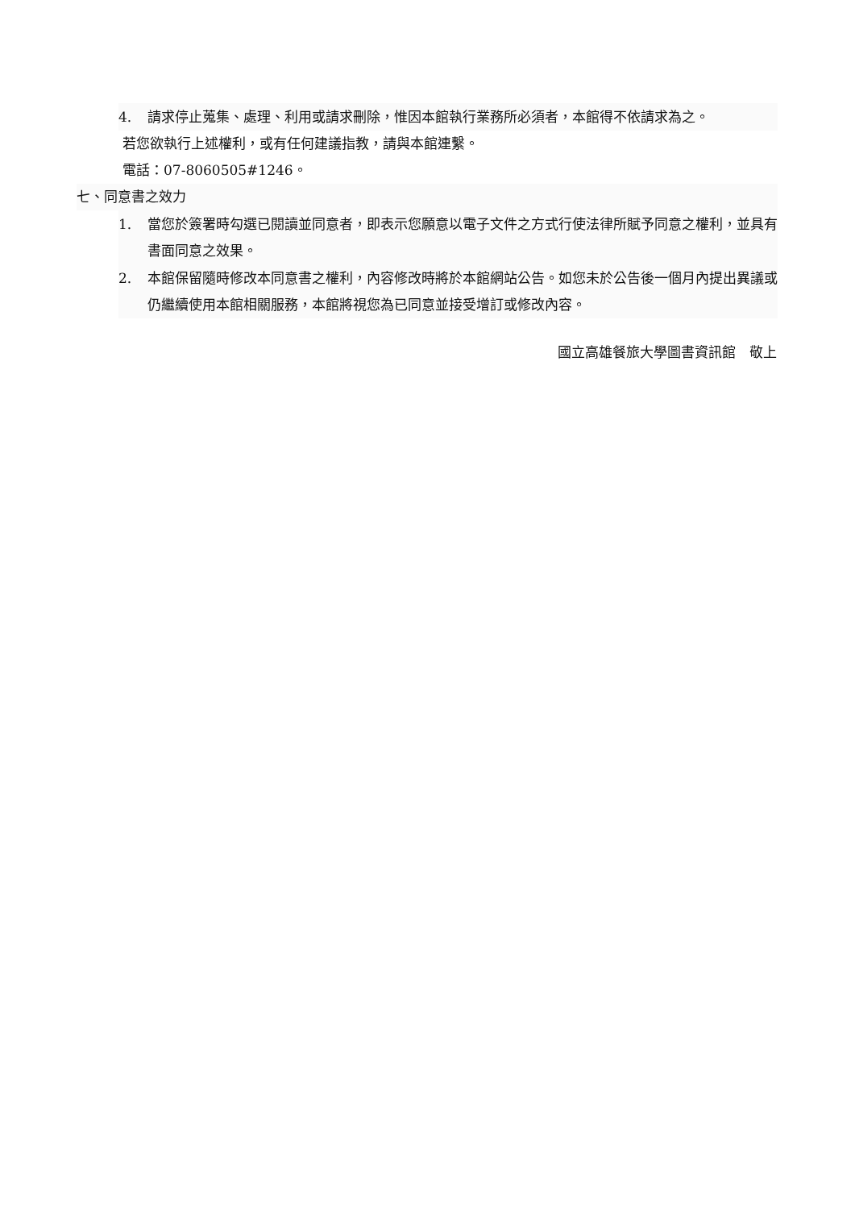4. 請求停止蒐集、處理、利用或請求刪除，惟因本館執行業務所必須者，本館得不依請求為之。
若您欲執行上述權利，或有任何建議指教，請與本館連繫。
電話：07-8060505#1246。
七、同意書之效力
1. 當您於簽署時勾選已閱讀並同意者，即表示您願意以電子文件之方式行使法律所賦予同意之權利，並具有書面同意之效果。
2. 本館保留隨時修改本同意書之權利，內容修改時將於本館網站公告。如您未於公告後一個月內提出異議或仍繼續使用本館相關服務，本館將視您為已同意並接受增訂或修改內容。
國立高雄餐旅大學圖書資訊館　敬上